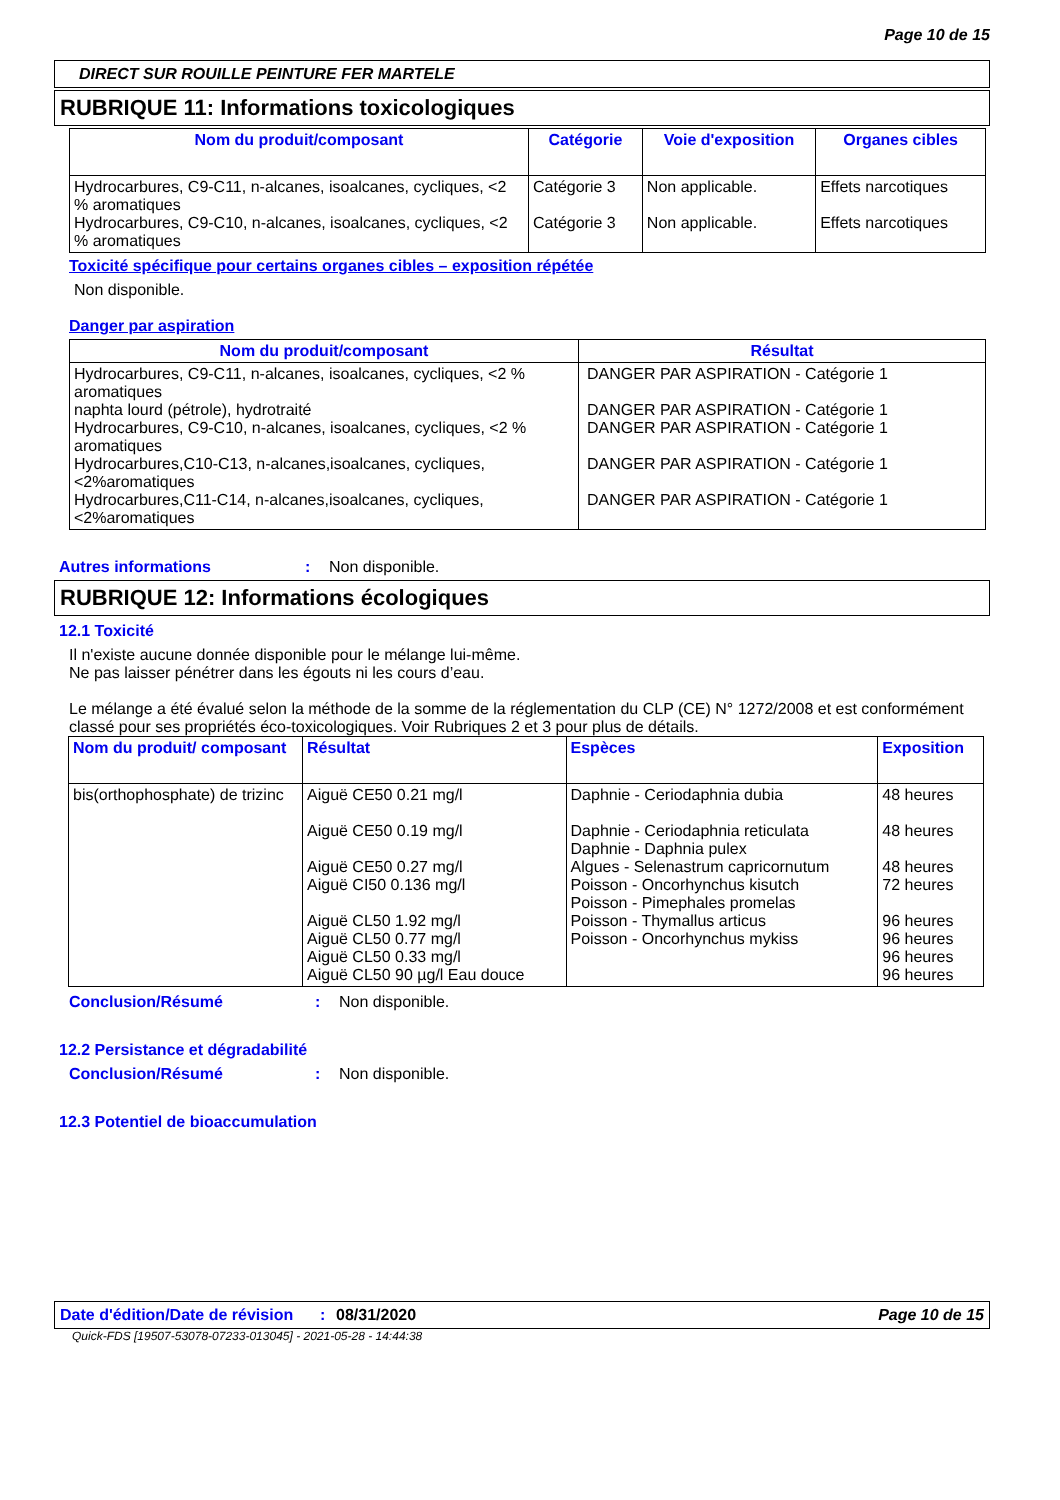Page 10 de 15
DIRECT SUR ROUILLE PEINTURE FER MARTELE
RUBRIQUE 11: Informations toxicologiques
| Nom du produit/composant | Catégorie | Voie d'exposition | Organes cibles |
| --- | --- | --- | --- |
| Hydrocarbures, C9-C11, n-alcanes, isoalcanes, cycliques, <2 % aromatiques Hydrocarbures, C9-C10, n-alcanes, isoalcanes, cycliques, <2 % aromatiques | Catégorie 3 Catégorie 3 | Non applicable. Non applicable. | Effets narcotiques Effets narcotiques |
Toxicité spécifique pour certains organes cibles – exposition répétée
Non disponible.
Danger par aspiration
| Nom du produit/composant | Résultat |
| --- | --- |
| Hydrocarbures, C9-C11, n-alcanes, isoalcanes, cycliques, <2 % aromatiques naphta lourd (pétrole), hydrotraité Hydrocarbures, C9-C10, n-alcanes, isoalcanes, cycliques, <2 % aromatiques Hydrocarbures,C10-C13, n-alcanes,isoalcanes, cycliques, <2%aromatiques Hydrocarbures,C11-C14, n-alcanes,isoalcanes, cycliques, <2%aromatiques | DANGER PAR ASPIRATION - Catégorie 1 DANGER PAR ASPIRATION - Catégorie 1 DANGER PAR ASPIRATION - Catégorie 1 DANGER PAR ASPIRATION - Catégorie 1 DANGER PAR ASPIRATION - Catégorie 1 |
Autres informations: Non disponible.
RUBRIQUE 12: Informations écologiques
12.1 Toxicité
Il n'existe aucune donnée disponible pour le mélange lui-même.
Ne pas laisser pénétrer dans les égouts ni les cours d’eau.
Le mélange a été évalué selon la méthode de la somme de la réglementation du CLP (CE) N° 1272/2008 et est conformément classé pour ses propriétés éco-toxicologiques. Voir Rubriques 2 et 3 pour plus de détails.
| Nom du produit/ composant | Résultat | Espèces | Exposition |
| --- | --- | --- | --- |
| bis(orthophosphate) de trizinc | Aiguë CE50 0.21 mg/l Aiguë CE50 0.19 mg/l Aiguë CE50 0.27 mg/l Aiguë CI50 0.136 mg/l Aiguë CL50 1.92 mg/l Aiguë CL50 0.77 mg/l Aiguë CL50 0.33 mg/l Aiguë CL50 90 µg/l Eau douce | Daphnie - Ceriodaphnia dubia Daphnie - Ceriodaphnia reticulata Daphnie - Daphnia pulex Algues - Selenastrum capricornutum Poisson - Oncorhynchus kisutch Poisson - Pimephales promelas Poisson - Thymallus articus Poisson - Oncorhynchus mykiss | 48 heures 48 heures 48 heures 72 heures 96 heures 96 heures 96 heures 96 heures |
Conclusion/Résumé: Non disponible.
12.2 Persistance et dégradabilité
Conclusion/Résumé: Non disponible.
12.3 Potentiel de bioaccumulation
Date d'édition/Date de révision: 08/31/2020 Page 10 de 15
Quick-FDS [19507-53078-07233-013045] - 2021-05-28 - 14:44:38